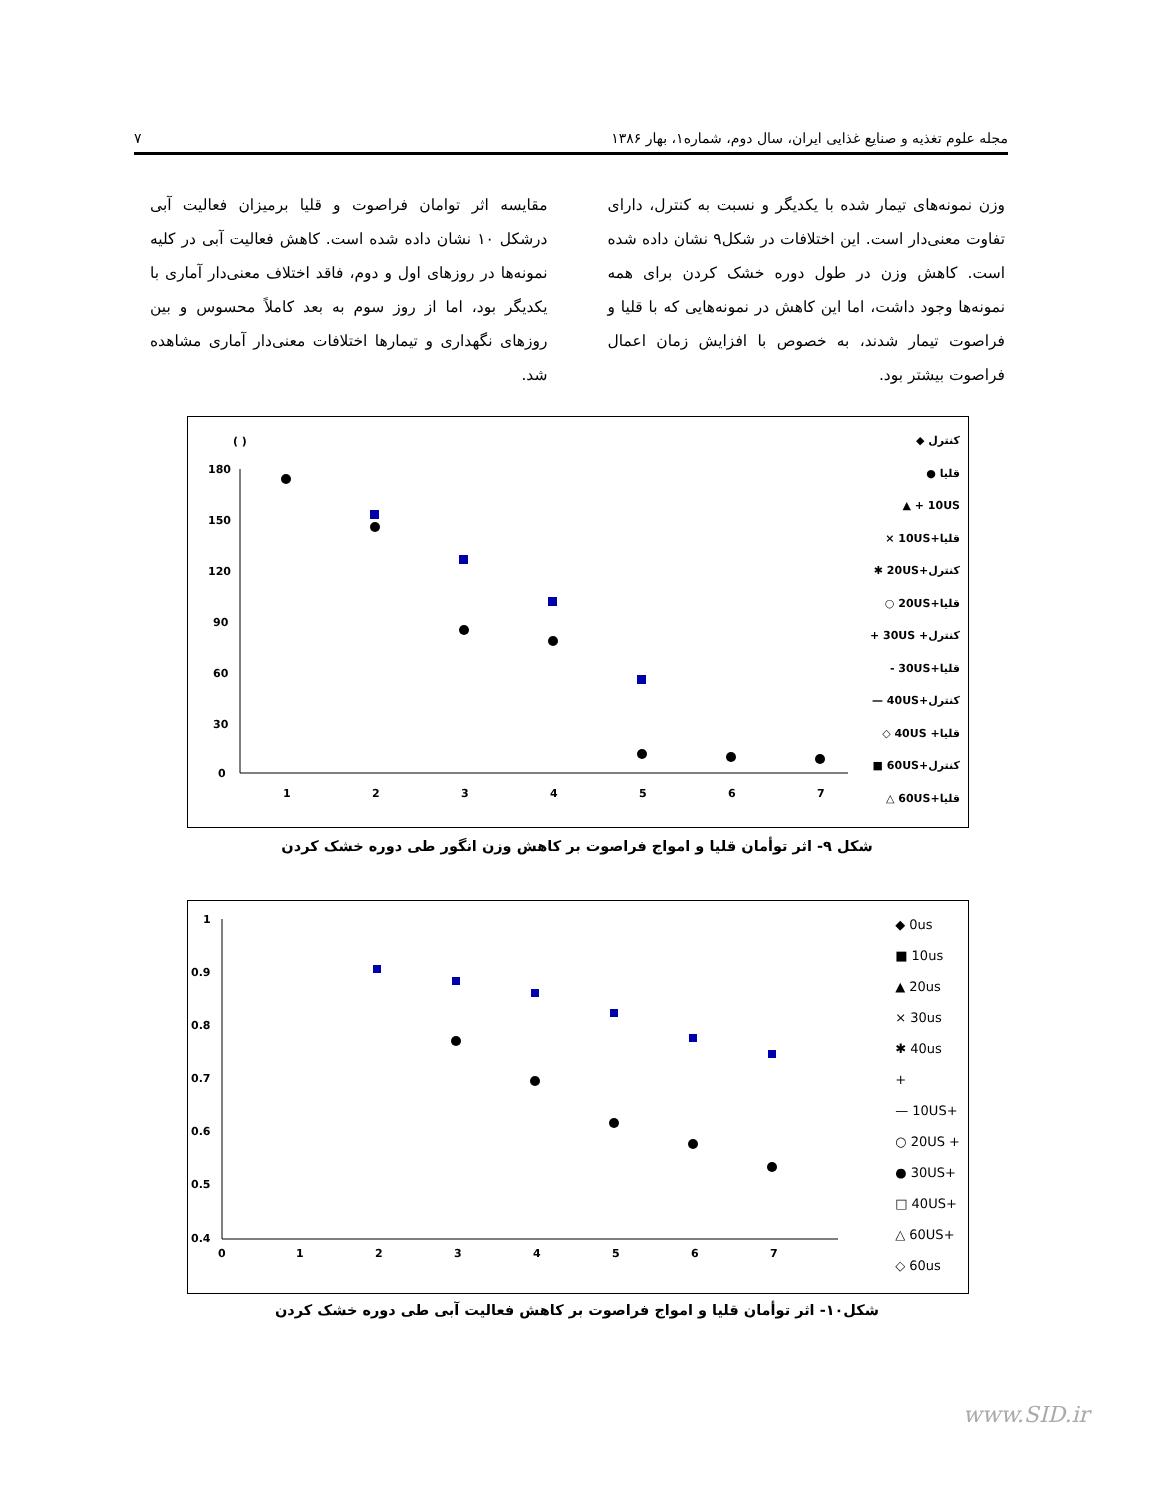مجله علوم تغذیه و صنایع غذایی ایران، سال دوم، شماره۱، بهار ۱۳۸۶ ۷
وزن نمونه‌های تیمار شده با یکدیگر و نسبت به کنترل، دارای تفاوت معنی‌دار است. این اختلافات در شکل۹ نشان داده شده است. کاهش وزن در طول دوره خشک کردن برای همه نمونه‌ها وجود داشت، اما این کاهش در نمونه‌هایی که با قلیا و فراصوت تیمار شدند، به خصوص با افزایش زمان اعمال فراصوت بیشتر بود.
مقایسه اثر توامان فراصوت و قلیا برمیزان فعالیت آبی درشکل ۱۰ نشان داده شده است. کاهش فعالیت آبی در کلیه نمونه‌ها در روزهای اول و دوم، فاقد اختلاف معنی‌دار آماری با یکدیگر بود، اما از روز سوم به بعد کاملاً محسوس و بین روزهای نگهداری و تیمارها اختلافات معنی‌دار آماری مشاهده شد.
( )
180
150
120
90
60
30
0
1
2
3
4
5
6
7
کنترل ◆
قلیا ●
10US + ▲
قلیا+10US ×
کنترل+20US ✱
قلیا+20US ○
کنترل+ 30US +
قلیا+30US -
کنترل+40US —
قلیا+ 40US ◇
کنترل+60US ■
قلیا+60US △
شکل ۹- اثر توأمان قلیا و امواج فراصوت بر کاهش وزن انگور طی دوره خشک کردن
1
0.9
0.8
0.7
0.6
0.5
0.4
0
1
2
3
4
5
6
7
◆ 0us
■ 10us
▲ 20us
× 30us
✱ 40us
+
— 10US+
○ 20US +
● 30US+
□ 40US+
△ 60US+
◇ 60us
شکل۱۰- اثر توأمان قلیا و امواج فراصوت بر کاهش فعالیت آبی طی دوره خشک کردن
www.SID.ir